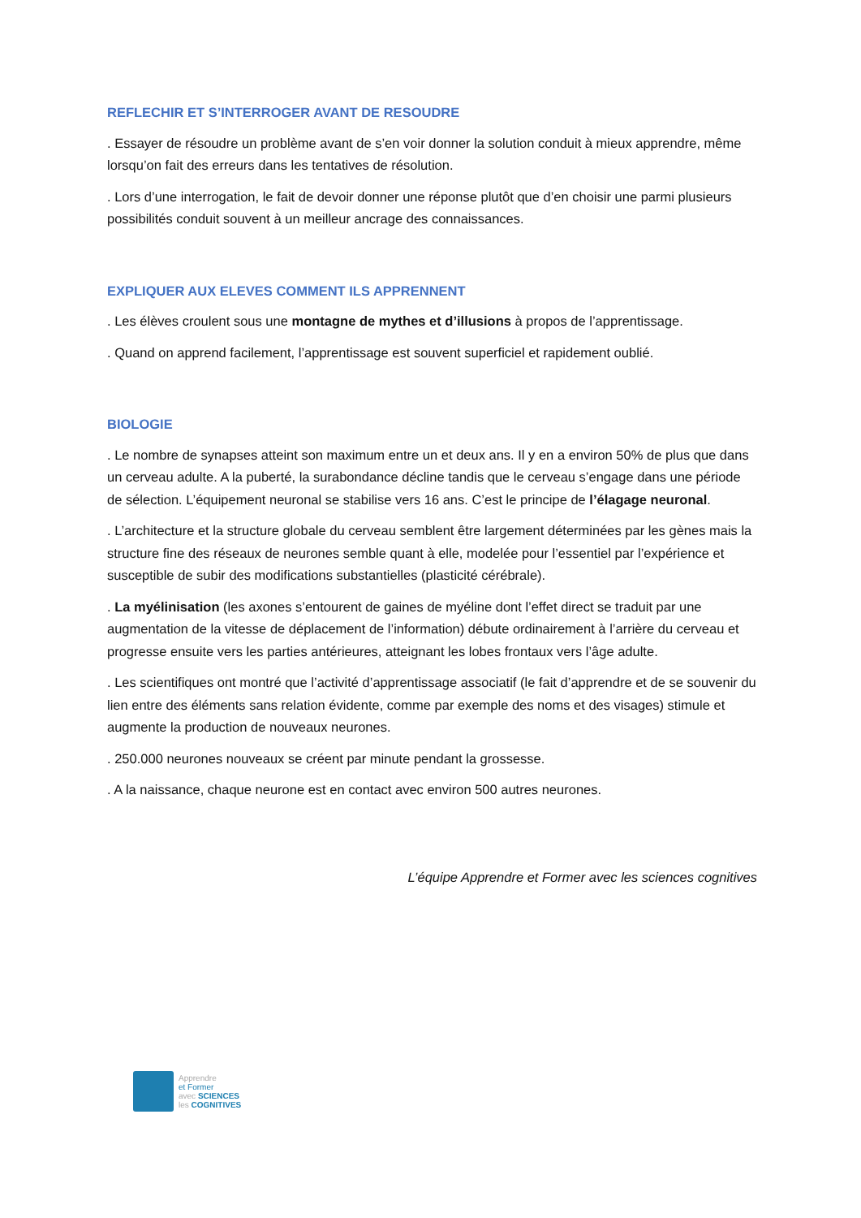REFLECHIR ET S’INTERROGER AVANT DE RESOUDRE
. Essayer de résoudre un problème avant de s’en voir donner la solution conduit à mieux apprendre, même lorsqu’on fait des erreurs dans les tentatives de résolution.
. Lors d’une interrogation, le fait de devoir donner une réponse plutôt que d’en choisir une parmi plusieurs possibilités conduit souvent à un meilleur ancrage des connaissances.
EXPLIQUER AUX ELEVES COMMENT ILS APPRENNENT
. Les élèves croulent sous une montagne de mythes et d’illusions à propos de l’apprentissage.
. Quand on apprend facilement, l’apprentissage est souvent superficiel et rapidement oublié.
BIOLOGIE
. Le nombre de synapses atteint son maximum entre un et deux ans. Il y en a environ 50% de plus que dans un cerveau adulte. A la puberté, la surabondance décline tandis que le cerveau s’engage dans une période de sélection. L’équipement neuronal se stabilise vers 16 ans. C’est le principe de l’élagage neuronal.
. L’architecture et la structure globale du cerveau semblent être largement déterminées par les gènes mais la structure fine des réseaux de neurones semble quant à elle, modelée pour l’essentiel par l’expérience et susceptible de subir des modifications substantielles (plasticité cérébrale).
. La myélinisation (les axones s’entourent de gaines de myéline dont l’effet direct se traduit par une augmentation de la vitesse de déplacement de l’information) débute ordinairement à l’arrière du cerveau et progresse ensuite vers les parties antérieures, atteignant les lobes frontaux vers l’âge adulte.
. Les scientifiques ont montré que l’activité d’apprentissage associatif (le fait d’apprendre et de se souvenir du lien entre des éléments sans relation évidente, comme par exemple des noms et des visages) stimule et augmente la production de nouveaux neurones.
. 250.000 neurones nouveaux se créent par minute pendant la grossesse.
. A la naissance, chaque neurone est en contact avec environ 500 autres neurones.
L’équipe Apprendre et Former avec les sciences cognitives
Apprendre
et Former
avec SCIENCES
les COGNITIVES